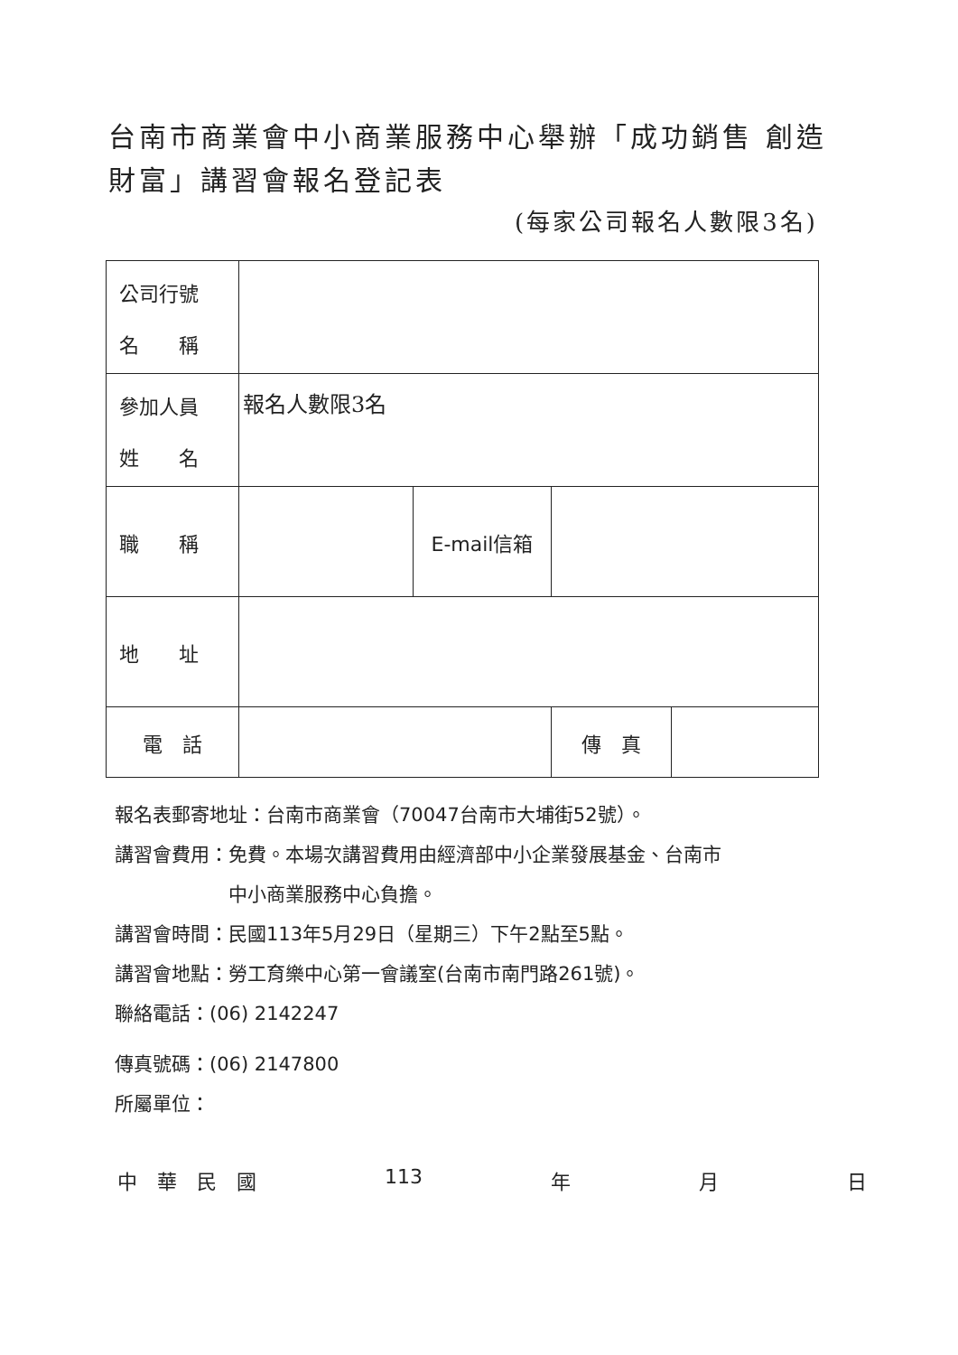台南市商業會中小商業服務中心舉辦「成功銷售 創造財富」講習會報名登記表
(每家公司報名人數限3名)
| 公司行號 名 稱 | | | | |
| 參加人員 姓 名 | 報名人數限3名 | | | |
| 職 稱 | | E-mail信箱 | | |
| 地 址 | | | | |
| 電 話 | | | 傳 真 | |
報名表郵寄地址：台南市商業會（70047台南市大埔街52號）。
講習會費用：免費。本場次講習費用由經濟部中小企業發展基金、台南市
　　　　　　中小商業服務中心負擔。
講習會時間：民國113年5月29日（星期三）下午2點至5點。
講習會地點：勞工育樂中心第一會議室(台南市南門路261號)。
聯絡電話：(06) 2142247
傳真號碼：(06) 2147800
所屬單位：
中　華　民　國 113 年 月 日